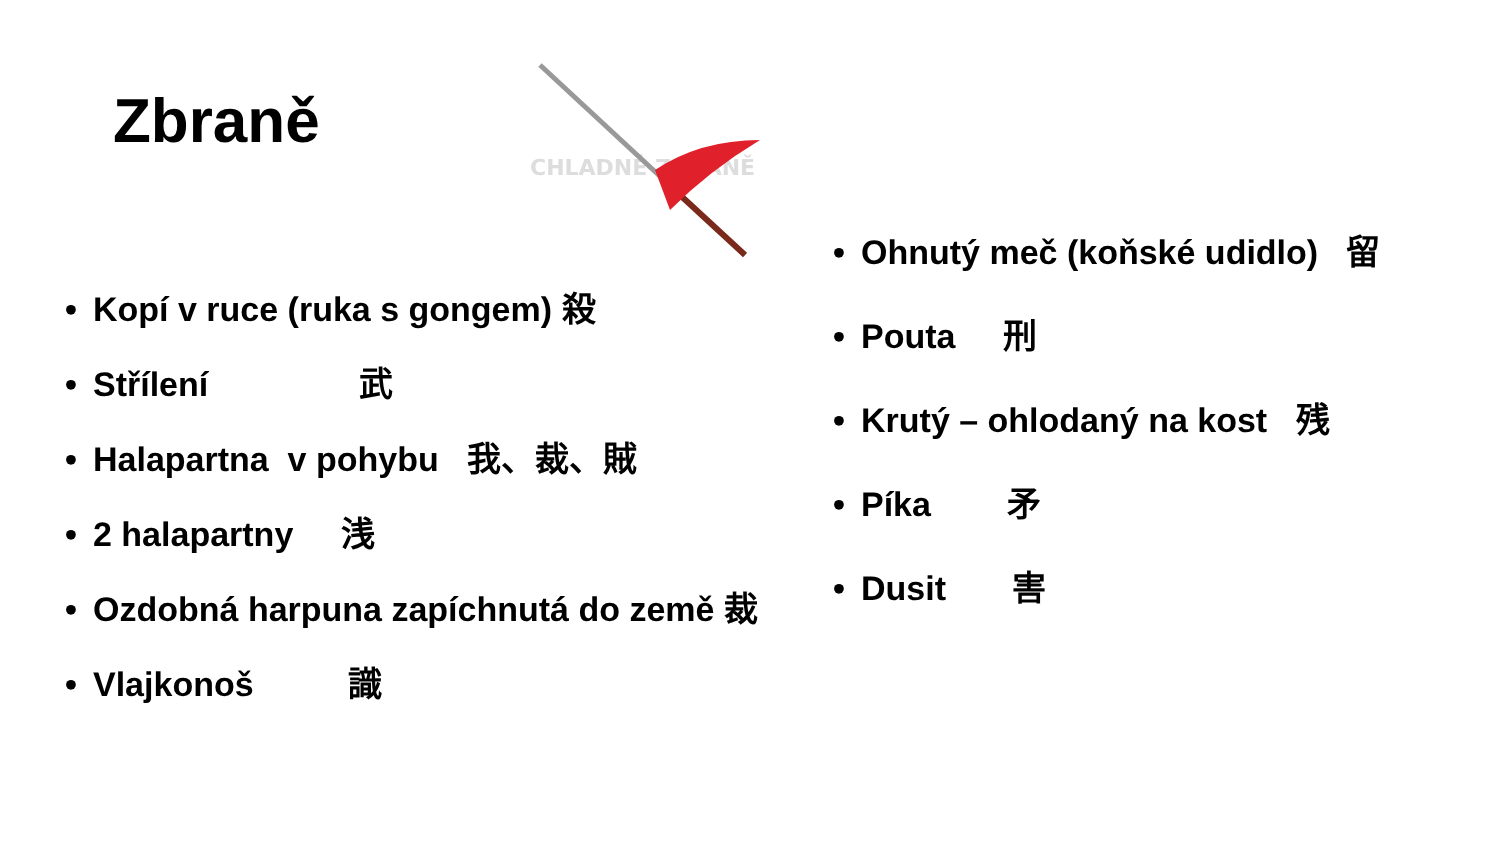Zbraně
CHLADNÉ ZBRANĚ
• Kopí v ruce (ruka s gongem) 殺
• Střílení 武
• Halapartna v pohybu 我、裁、賊
• 2 halapartny 浅
• Ozdobná harpuna zapíchnutá do země 裁
• Vlajkonoš 識
• Ohnutý meč (koňské udidlo) 留
• Pouta 刑
• Krutý – ohlodaný na kost 残
• Píka 矛
• Dusit 害